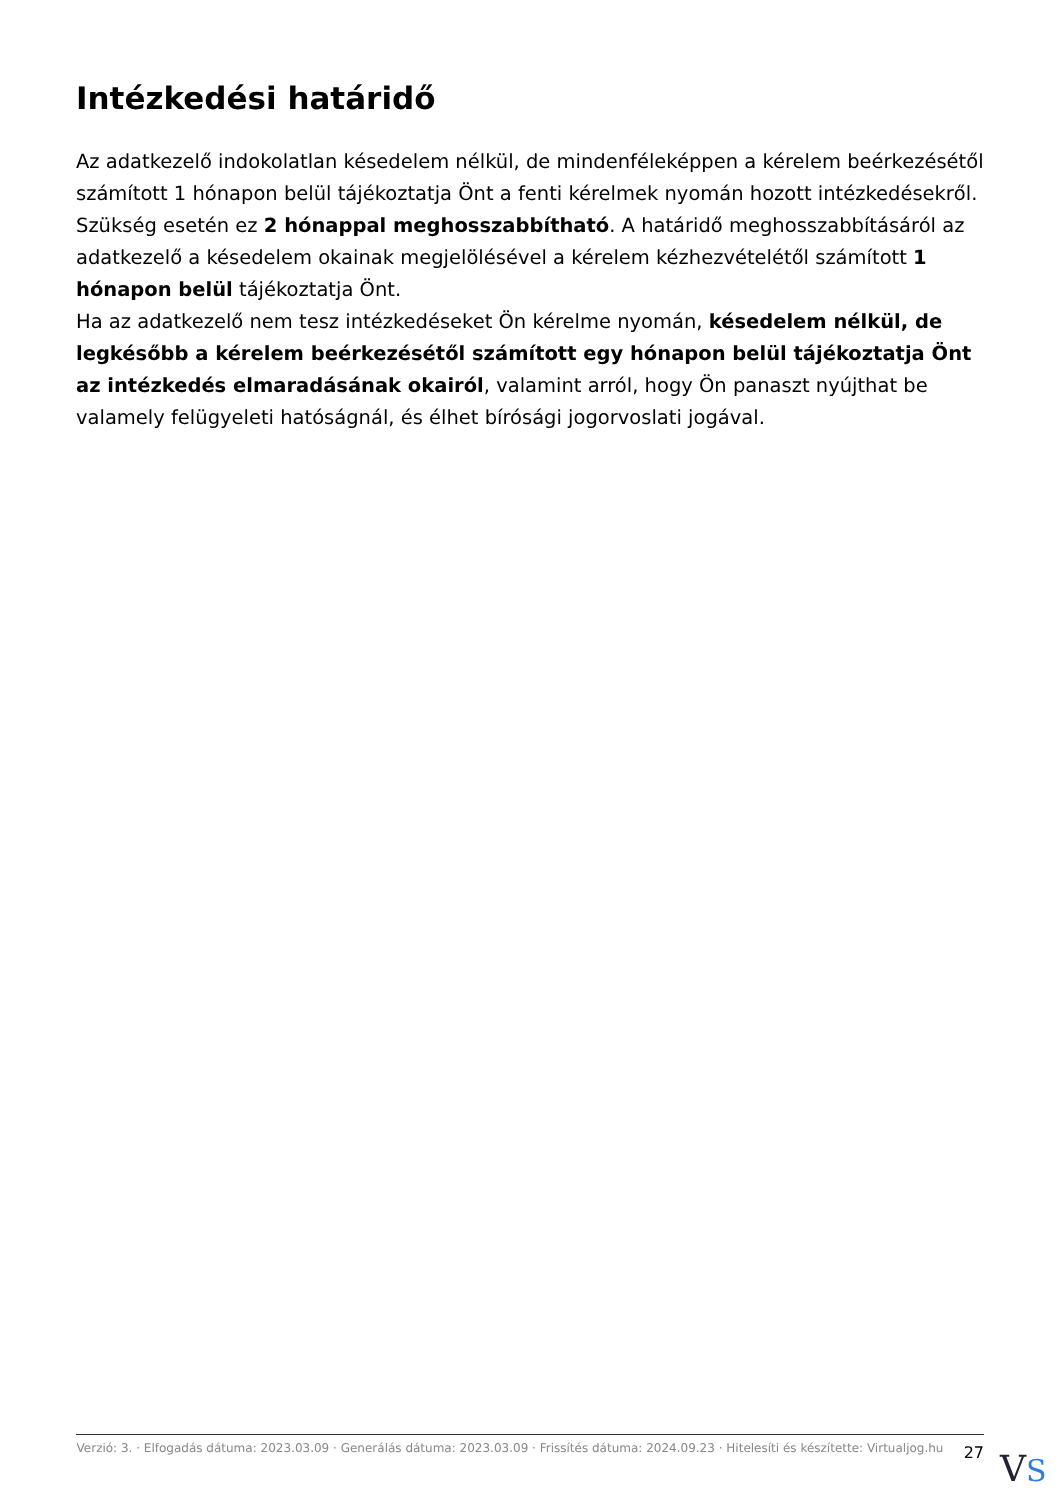Intézkedési határidő
Az adatkezelő indokolatlan késedelem nélkül, de mindenféleképpen a kérelem beérkezésétől számított 1 hónapon belül tájékoztatja Önt a fenti kérelmek nyomán hozott intézkedésekről.
Szükség esetén ez 2 hónappal meghosszabbítható. A határidő meghosszabbításáról az adatkezelő a késedelem okainak megjelölésével a kérelem kézhezvételétől számított 1 hónapon belül tájékoztatja Önt.
Ha az adatkezelő nem tesz intézkedéseket Ön kérelme nyomán, késedelem nélkül, de legkésőbb a kérelem beérkezésétől számított egy hónapon belül tájékoztatja Önt az intézkedés elmaradásának okairól, valamint arról, hogy Ön panaszt nyújthat be valamely felügyeleti hatóságnál, és élhet bírósági jogorvoslati jogával.
Verzió: 3. · Elfogadás dátuma: 2023.03.09 · Generálás dátuma: 2023.03.09 · Frissítés dátuma: 2024.09.23 · Hitelesíti és készítette: Virtualjog.hu
27
VS